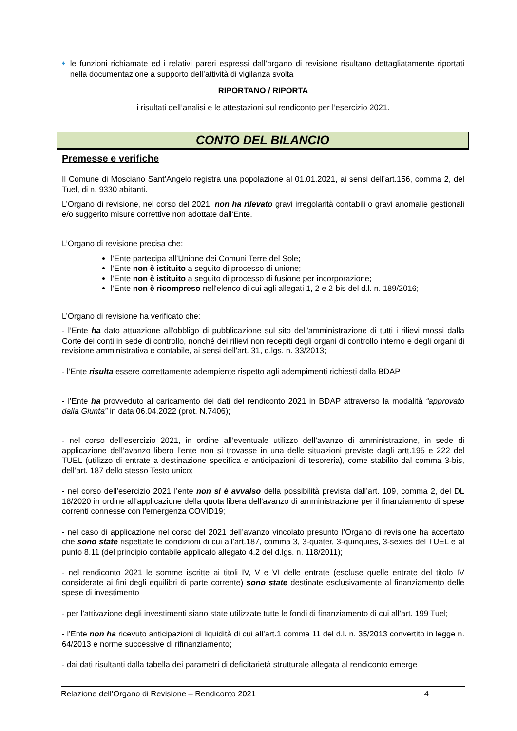♦
le funzioni richiamate ed i relativi pareri espressi dall’organo di revisione risultano dettagliatamente riportati nella documentazione a supporto dell’attività di vigilanza svolta
RIPORTANO / RIPORTA
i risultati dell’analisi e le attestazioni sul rendiconto per l’esercizio 2021.
CONTO DEL BILANCIO
Premesse e verifiche
Il Comune di Mosciano Sant’Angelo registra una popolazione al 01.01.2021, ai sensi dell’art.156, comma 2, del Tuel, di n. 9330 abitanti.
L’Organo di revisione, nel corso del 2021, non ha rilevato gravi irregolarità contabili o gravi anomalie gestionali e/o suggerito misure correttive non adottate dall’Ente.
L’Organo di revisione precisa che:
l’Ente partecipa all’Unione dei Comuni Terre del Sole;
l’Ente non è istituito a seguito di processo di unione;
l’Ente non è istituito a seguito di processo di fusione per incorporazione;
l’Ente non è ricompreso nell'elenco di cui agli allegati 1, 2 e 2-bis del d.l. n. 189/2016;
L’Organo di revisione ha verificato che:
- l’Ente ha dato attuazione all'obbligo di pubblicazione sul sito dell'amministrazione di tutti i rilievi mossi dalla Corte dei conti in sede di controllo, nonché dei rilievi non recepiti degli organi di controllo interno e degli organi di revisione amministrativa e contabile, ai sensi dell'art. 31, d.lgs. n. 33/2013;
- l’Ente risulta essere correttamente adempiente rispetto agli adempimenti richiesti dalla BDAP
- l’Ente ha provveduto al caricamento dei dati del rendiconto 2021 in BDAP attraverso la modalità “approvato dalla Giunta” in data 06.04.2022 (prot. N.7406);
- nel corso dell’esercizio 2021, in ordine all’eventuale utilizzo dell’avanzo di amministrazione, in sede di applicazione dell’avanzo libero l’ente non si trovasse in una delle situazioni previste dagli artt.195 e 222 del TUEL (utilizzo di entrate a destinazione specifica e anticipazioni di tesoreria), come stabilito dal comma 3-bis, dell’art. 187 dello stesso Testo unico;
- nel corso dell’esercizio 2021 l’ente non si è avvalso della possibilità prevista dall’art. 109, comma 2, del DL 18/2020 in ordine all’applicazione della quota libera dell'avanzo di amministrazione per il finanziamento di spese correnti connesse con l'emergenza COVID19;
- nel caso di applicazione nel corso del 2021 dell’avanzo vincolato presunto l’Organo di revisione ha accertato che sono state rispettate le condizioni di cui all’art.187, comma 3, 3-quater, 3-quinquies, 3-sexies del TUEL e al punto 8.11 (del principio contabile applicato allegato 4.2 del d.lgs. n. 118/2011);
- nel rendiconto 2021 le somme iscritte ai titoli IV, V e VI delle entrate (escluse quelle entrate del titolo IV considerate ai fini degli equilibri di parte corrente) sono state destinate esclusivamente al finanziamento delle spese di investimento
- per l’attivazione degli investimenti siano state utilizzate tutte le fondi di finanziamento di cui all’art. 199 Tuel;
- l’Ente non ha ricevuto anticipazioni di liquidità di cui all’art.1 comma 11 del d.l. n. 35/2013 convertito in legge n. 64/2013 e norme successive di rifinanziamento;
- dai dati risultanti dalla tabella dei parametri di deficitarietà strutturale allegata al rendiconto emerge
Relazione dell’Organo di Revisione – Rendiconto 2021 4